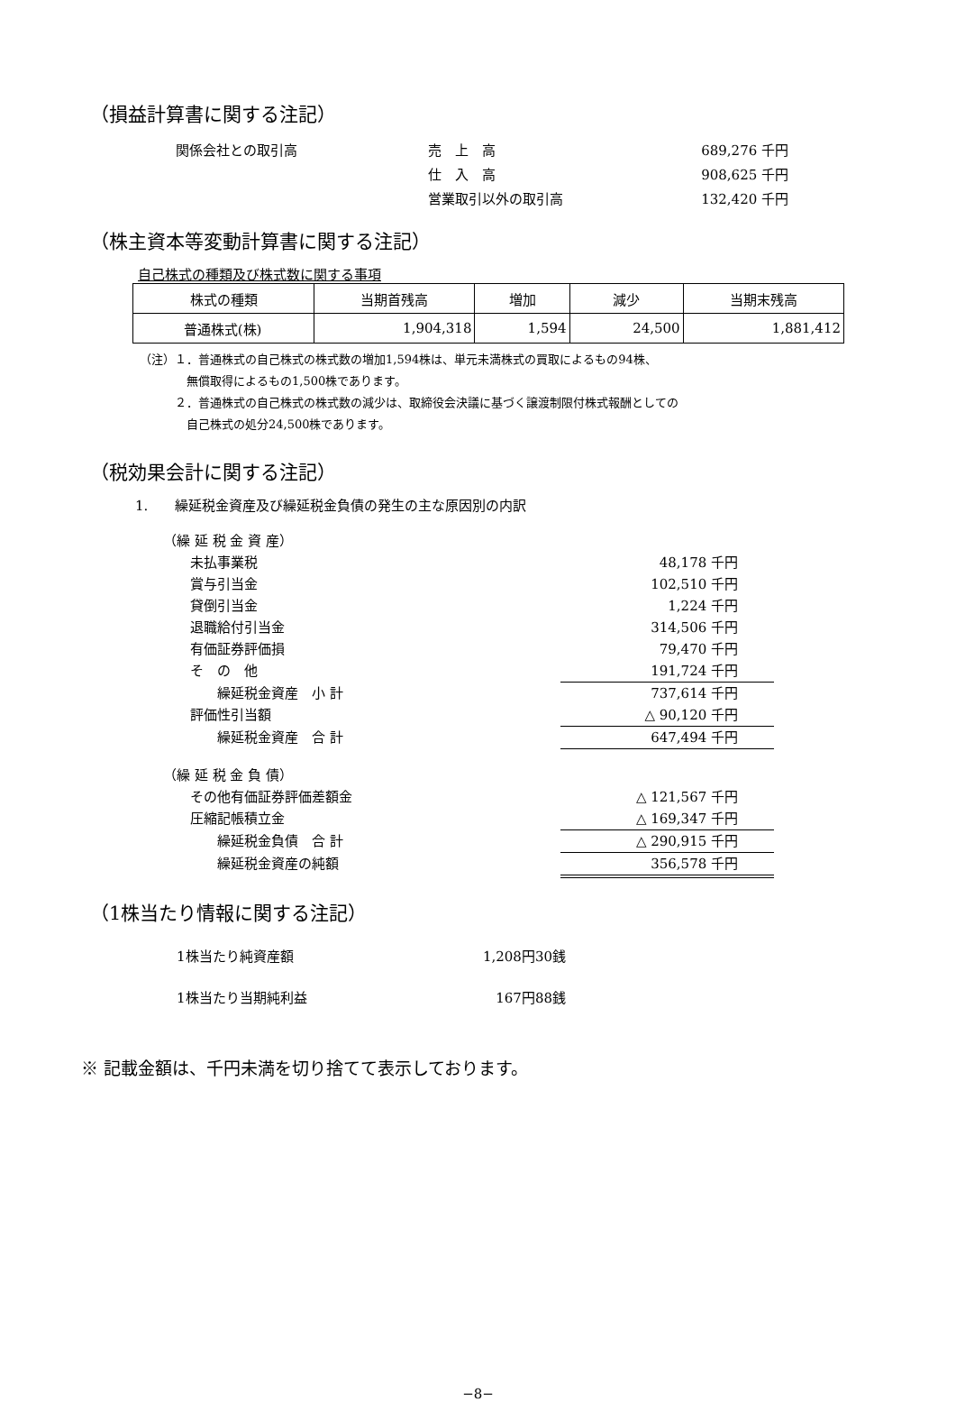（損益計算書に関する注記）
| 関係会社との取引高 | 売 上 高 | 689,276 千円 |
| | 仕 入 高 | 908,625 千円 |
| | 営業取引以外の取引高 | 132,420 千円 |
（株主資本等変動計算書に関する注記）
自己株式の種類及び株式数に関する事項
| 株式の種類 | 当期首残高 | 増加 | 減少 | 当期末残高 |
| --- | --- | --- | --- | --- |
| 普通株式(株) | 1,904,318 | 1,594 | 24,500 | 1,881,412 |
（注）１．普通株式の自己株式の株式数の増加1,594株は、単元未満株式の買取によるもの94株、
　　　　無償取得によるもの1,500株であります。
　　　２．普通株式の自己株式の株式数の減少は、取締役会決議に基づく譲渡制限付株式報酬としての
　　　　自己株式の処分24,500株であります。
（税効果会計に関する注記）
1.　　繰延税金資産及び繰延税金負債の発生の主な原因別の内訳
| （繰 延 税 金 資 産） | |
| 未払事業税 | 48,178 千円 |
| 賞与引当金 | 102,510 千円 |
| 貸倒引当金 | 1,224 千円 |
| 退職給付引当金 | 314,506 千円 |
| 有価証券評価損 | 79,470 千円 |
| そ の 他 | 191,724 千円 |
| 繰延税金資産 小 計 | 737,614 千円 |
| 評価性引当額 | △ 90,120 千円 |
| 繰延税金資産 合 計 | 647,494 千円 |
| （繰 延 税 金 負 債） | |
| その他有価証券評価差額金 | △ 121,567 千円 |
| 圧縮記帳積立金 | △ 169,347 千円 |
| 繰延税金負債 合 計 | △ 290,915 千円 |
| 繰延税金資産の純額 | 356,578 千円 |
（1株当たり情報に関する注記）
| 1株当たり純資産額 | 1,208円30銭 |
| 1株当たり当期純利益 | 167円88銭 |
※ 記載金額は、千円未満を切り捨てて表示しております。
−8−